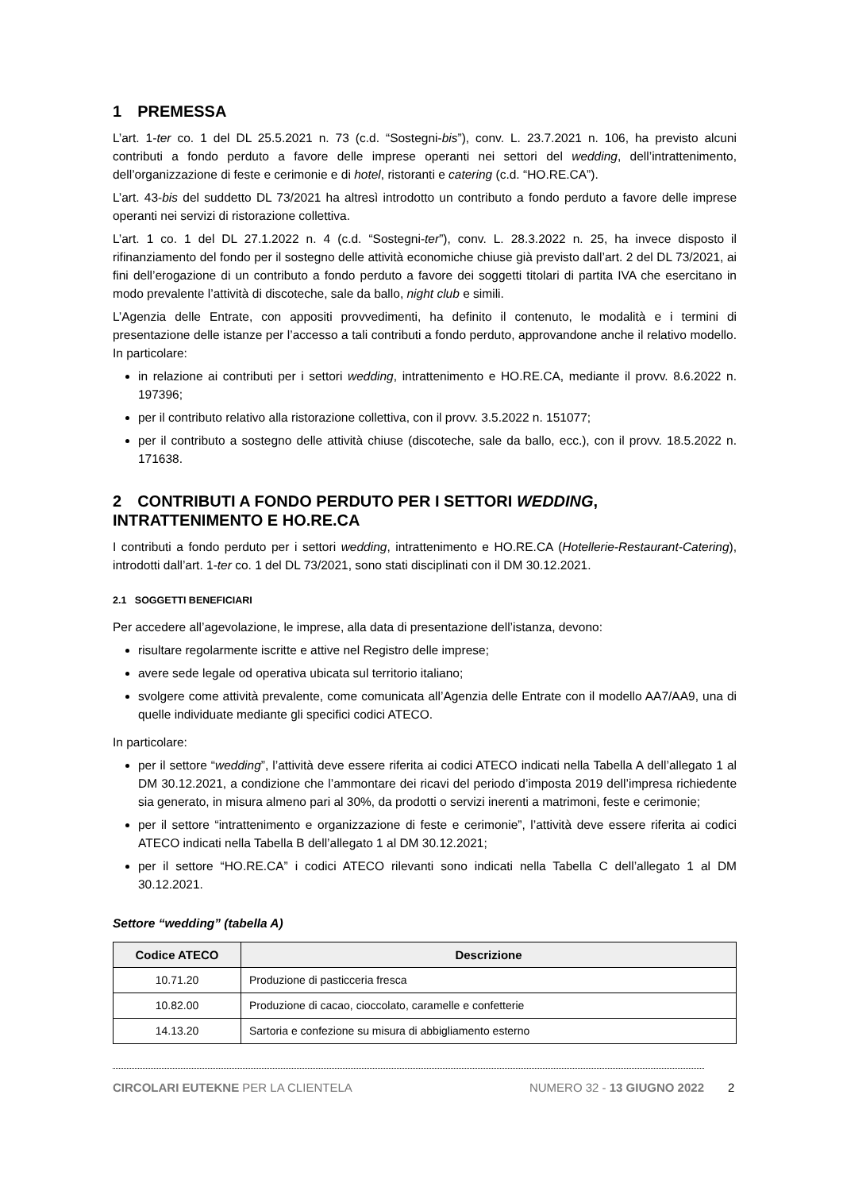1 PREMESSA
L’art. 1-ter co. 1 del DL 25.5.2021 n. 73 (c.d. “Sostegni-bis”), conv. L. 23.7.2021 n. 106, ha previsto alcuni contributi a fondo perduto a favore delle imprese operanti nei settori del wedding, dell’intrattenimento, dell’organizzazione di feste e cerimonie e di hotel, ristoranti e catering (c.d. “HO.RE.CA”).
L’art. 43-bis del suddetto DL 73/2021 ha altresì introdotto un contributo a fondo perduto a favore delle imprese operanti nei servizi di ristorazione collettiva.
L’art. 1 co. 1 del DL 27.1.2022 n. 4 (c.d. “Sostegni-ter”), conv. L. 28.3.2022 n. 25, ha invece disposto il rifinanziamento del fondo per il sostegno delle attività economiche chiuse già previsto dall’art. 2 del DL 73/2021, ai fini dell’erogazione di un contributo a fondo perduto a favore dei soggetti titolari di partita IVA che esercitano in modo prevalente l’attività di discoteche, sale da ballo, night club e simili.
L’Agenzia delle Entrate, con appositi provvedimenti, ha definito il contenuto, le modalità e i termini di presentazione delle istanze per l’accesso a tali contributi a fondo perduto, approvandone anche il relativo modello. In particolare:
in relazione ai contributi per i settori wedding, intrattenimento e HO.RE.CA, mediante il provv. 8.6.2022 n. 197396;
per il contributo relativo alla ristorazione collettiva, con il provv. 3.5.2022 n. 151077;
per il contributo a sostegno delle attività chiuse (discoteche, sale da ballo, ecc.), con il provv. 18.5.2022 n. 171638.
2 CONTRIBUTI A FONDO PERDUTO PER I SETTORI WEDDING, INTRATTENIMENTO E HO.RE.CA
I contributi a fondo perduto per i settori wedding, intrattenimento e HO.RE.CA (Hotellerie-Restaurant-Catering), introdotti dall’art. 1-ter co. 1 del DL 73/2021, sono stati disciplinati con il DM 30.12.2021.
2.1 SOGGETTI BENEFICIARI
Per accedere all’agevolazione, le imprese, alla data di presentazione dell’istanza, devono:
risultare regolarmente iscritte e attive nel Registro delle imprese;
avere sede legale od operativa ubicata sul territorio italiano;
svolgere come attività prevalente, come comunicata all’Agenzia delle Entrate con il modello AA7/AA9, una di quelle individuate mediante gli specifici codici ATECO.
In particolare:
per il settore “wedding”, l’attività deve essere riferita ai codici ATECO indicati nella Tabella A dell’allegato 1 al DM 30.12.2021, a condizione che l’ammontare dei ricavi del periodo d’imposta 2019 dell’impresa richiedente sia generato, in misura almeno pari al 30%, da prodotti o servizi inerenti a matrimoni, feste e cerimonie;
per il settore “intrattenimento e organizzazione di feste e cerimonie”, l’attività deve essere riferita ai codici ATECO indicati nella Tabella B dell’allegato 1 al DM 30.12.2021;
per il settore “HO.RE.CA” i codici ATECO rilevanti sono indicati nella Tabella C dell’allegato 1 al DM 30.12.2021.
Settore “wedding” (tabella A)
| Codice ATECO | Descrizione |
| --- | --- |
| 10.71.20 | Produzione di pasticceria fresca |
| 10.82.00 | Produzione di cacao, cioccolato, caramelle e confetterie |
| 14.13.20 | Sartoria e confezione su misura di abbigliamento esterno |
CIRCOLARI EUTEKNE PER LA CLIENTELA
NUMERO 32 - 13 GIUGNO 2022
2